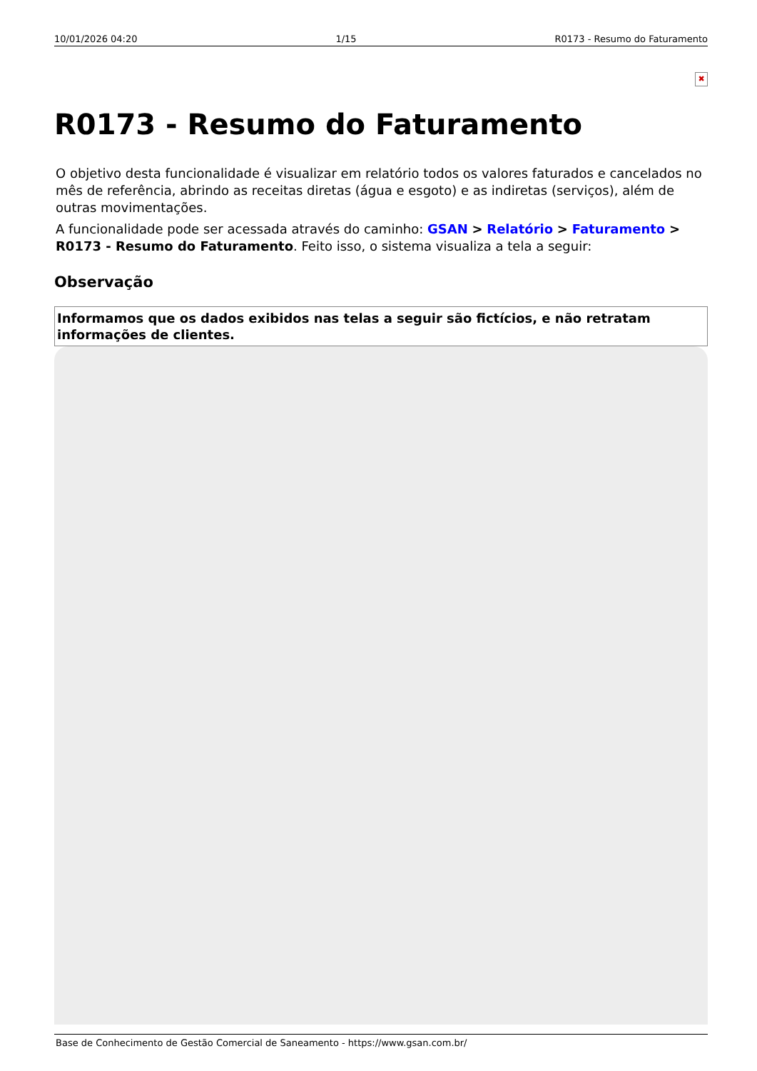10/01/2026 04:20 1/15 R0173 - Resumo do Faturamento
✖
R0173 - Resumo do Faturamento
O objetivo desta funcionalidade é visualizar em relatório todos os valores faturados e cancelados no mês de referência, abrindo as receitas diretas (água e esgoto) e as indiretas (serviços), além de outras movimentações.
A funcionalidade pode ser acessada através do caminho: GSAN > Relatório > Faturamento > R0173 - Resumo do Faturamento. Feito isso, o sistema visualiza a tela a seguir:
Observação
Informamos que os dados exibidos nas telas a seguir são fictícios, e não retratam informações de clientes.
Base de Conhecimento de Gestão Comercial de Saneamento - https://www.gsan.com.br/